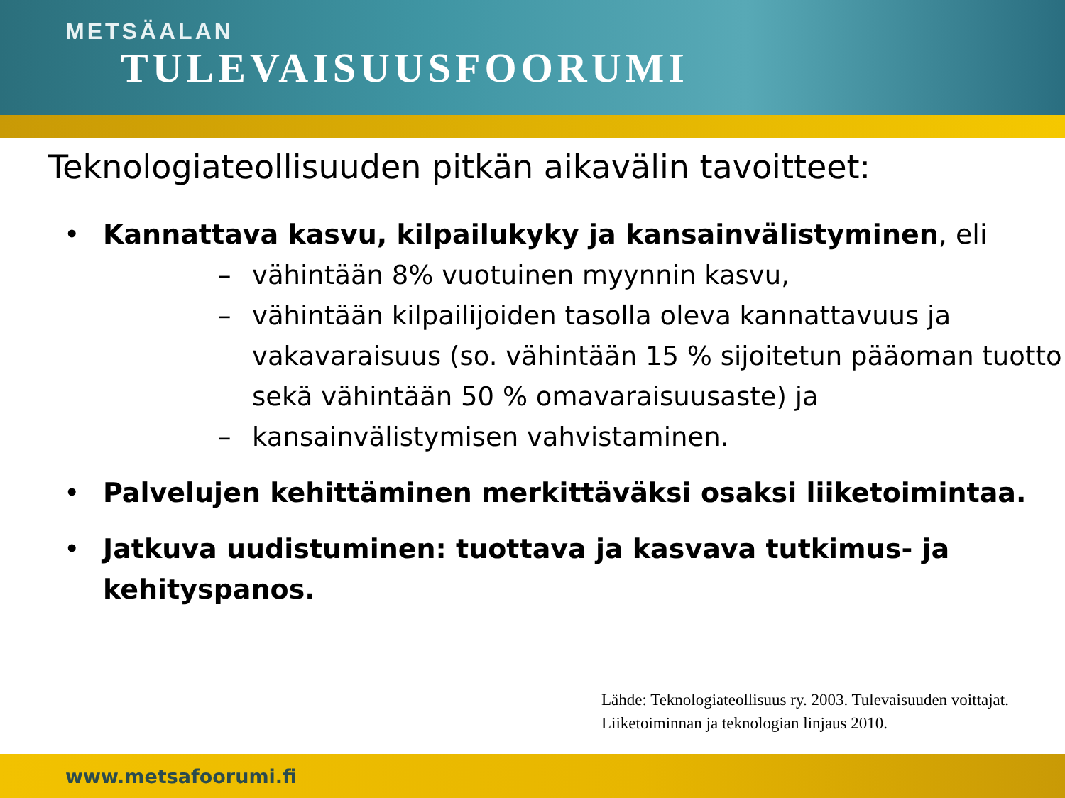METSÄALAN
TULEVAISUUSFOORUMI
Teknologiateollisuuden pitkän aikavälin tavoitteet:
• Kannattava kasvu, kilpailukyky ja kansainvälistyminen, eli
– vähintään 8% vuotuinen myynnin kasvu,
– vähintään kilpailijoiden tasolla oleva kannattavuus ja vakavaraisuus (so. vähintään 15 % sijoitetun pääoman tuotto sekä vähintään 50 % omavaraisuusaste) ja
– kansainvälistymisen vahvistaminen.
• Palvelujen kehittäminen merkittäväksi osaksi liiketoimintaa.
• Jatkuva uudistuminen: tuottava ja kasvava tutkimus- ja kehityspanos.
Lähde: Teknologiateollisuus ry. 2003. Tulevaisuuden voittajat.
Liiketoiminnan ja teknologian linjaus 2010.
www.metsafoorumi.fi